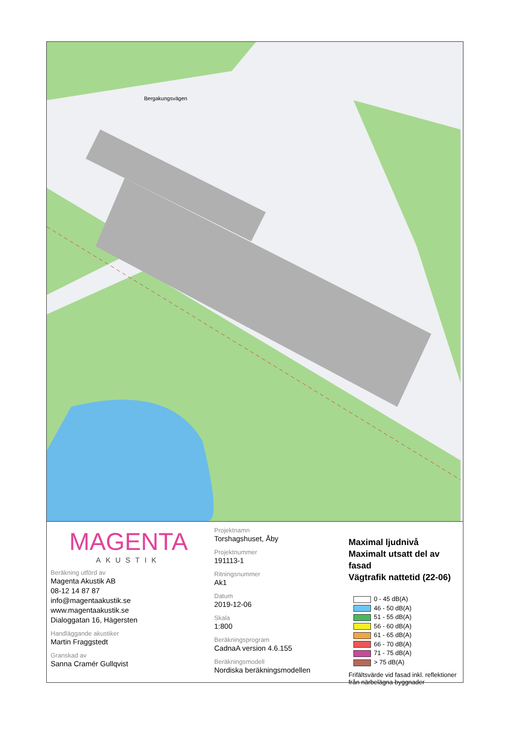Bergakungsvägen
MAGENTA
AKUSTIK
Beräkning utförd av
Magenta Akustik AB
08-12 14 87 87
info@magentaakustik.se
www.magentaakustik.se
Dialoggatan 16, Hägersten
Handläggande akustiker
Martin Fraggstedt
Granskad av
Sanna Cramér Gullqvist
Projektnamn
Torshagshuset, Åby
Projektnummer
191113-1
Ritningsnummer
Ak1
Datum
2019-12-06
Skala
1:800
Beräkningsprogram
CadnaA version 4.6.155
Beräkningsmodell
Nordiska beräkningsmodellen
Maximal ljudnivå
Maximalt utsatt del av fasad
Vägtrafik nattetid (22-06)
0 - 45 dB(A)
46 - 50 dB(A)
51 - 55 dB(A)
56 - 60 dB(A)
61 - 65 dB(A)
66 - 70 dB(A)
71 - 75 dB(A)
> 75 dB(A)
Frifältsvärde vid fasad inkl. reflektioner från närbelägna byggnader